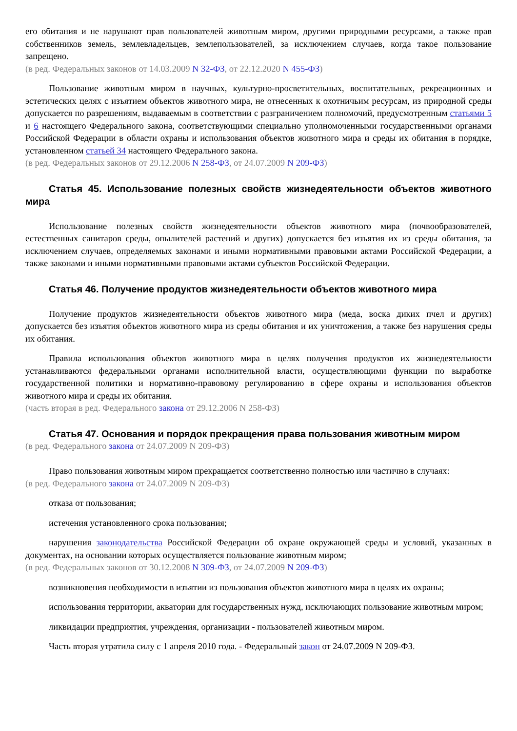его обитания и не нарушают прав пользователей животным миром, другими природными ресурсами, а также прав собственников земель, землевладельцев, землепользователей, за исключением случаев, когда такое пользование запрещено.
(в ред. Федеральных законов от 14.03.2009 N 32-ФЗ, от 22.12.2020 N 455-ФЗ)
Пользование животным миром в научных, культурно-просветительных, воспитательных, рекреационных и эстетических целях с изъятием объектов животного мира, не отнесенных к охотничьим ресурсам, из природной среды допускается по разрешениям, выдаваемым в соответствии с разграничением полномочий, предусмотренным статьями 5 и 6 настоящего Федерального закона, соответствующими специально уполномоченными государственными органами Российской Федерации в области охраны и использования объектов животного мира и среды их обитания в порядке, установленном статьей 34 настоящего Федерального закона.
(в ред. Федеральных законов от 29.12.2006 N 258-ФЗ, от 24.07.2009 N 209-ФЗ)
Статья 45. Использование полезных свойств жизнедеятельности объектов животного мира
Использование полезных свойств жизнедеятельности объектов животного мира (почвообразователей, естественных санитаров среды, опылителей растений и других) допускается без изъятия их из среды обитания, за исключением случаев, определяемых законами и иными нормативными правовыми актами Российской Федерации, а также законами и иными нормативными правовыми актами субъектов Российской Федерации.
Статья 46. Получение продуктов жизнедеятельности объектов животного мира
Получение продуктов жизнедеятельности объектов животного мира (меда, воска диких пчел и других) допускается без изъятия объектов животного мира из среды обитания и их уничтожения, а также без нарушения среды их обитания.
Правила использования объектов животного мира в целях получения продуктов их жизнедеятельности устанавливаются федеральными органами исполнительной власти, осуществляющими функции по выработке государственной политики и нормативно-правовому регулированию в сфере охраны и использования объектов животного мира и среды их обитания.
(часть вторая в ред. Федерального закона от 29.12.2006 N 258-ФЗ)
Статья 47. Основания и порядок прекращения права пользования животным миром
(в ред. Федерального закона от 24.07.2009 N 209-ФЗ)
Право пользования животным миром прекращается соответственно полностью или частично в случаях:
(в ред. Федерального закона от 24.07.2009 N 209-ФЗ)
отказа от пользования;
истечения установленного срока пользования;
нарушения законодательства Российской Федерации об охране окружающей среды и условий, указанных в документах, на основании которых осуществляется пользование животным миром;
(в ред. Федеральных законов от 30.12.2008 N 309-ФЗ, от 24.07.2009 N 209-ФЗ)
возникновения необходимости в изъятии из пользования объектов животного мира в целях их охраны;
использования территории, акватории для государственных нужд, исключающих пользование животным миром;
ликвидации предприятия, учреждения, организации - пользователей животным миром.
Часть вторая утратила силу с 1 апреля 2010 года. - Федеральный закон от 24.07.2009 N 209-ФЗ.